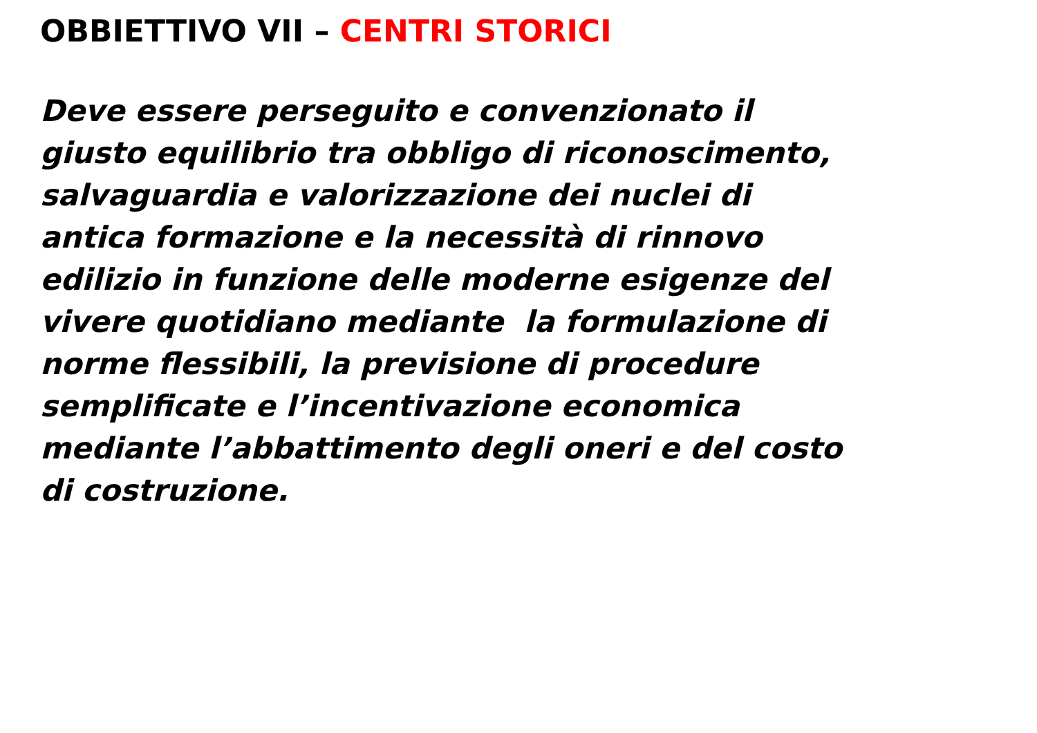OBBIETTIVO VII – CENTRI STORICI
Deve essere perseguito e convenzionato il
giusto equilibrio tra obbligo di riconoscimento,
salvaguardia e valorizzazione dei nuclei di
antica formazione e la necessità di rinnovo
edilizio in funzione delle moderne esigenze del
vivere quotidiano mediante la formulazione di
norme flessibili, la previsione di procedure
semplificate e l’incentivazione economica
mediante l’abbattimento degli oneri e del costo
di costruzione.